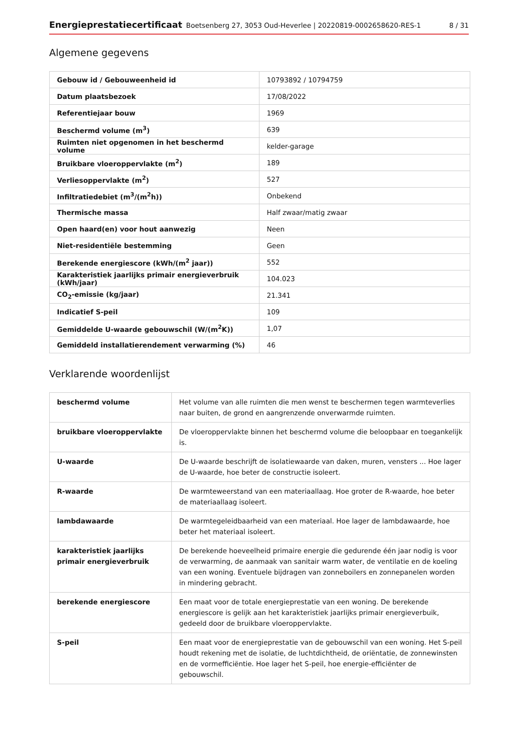Energieprestatiecertificaat Boetsenberg 27, 3053 Oud-Heverlee | 20220819-0002658620-RES-1 8 / 31
Algemene gegevens
| Gebouw id / Gebouweenheid id | 10793892 / 10794759 |
| Datum plaatsbezoek | 17/08/2022 |
| Referentiejaar bouw | 1969 |
| Beschermd volume (m<sup>3</sup>) | 639 |
| Ruimten niet opgenomen in het beschermd volume | kelder-garage |
| Bruikbare vloeroppervlakte (m<sup>2</sup>) | 189 |
| Verliesoppervlakte (m<sup>2</sup>) | 527 |
| Infiltratiedebiet (m<sup>3</sup>/(m<sup>2</sup>h)) | Onbekend |
| Thermische massa | Half zwaar/matig zwaar |
| Open haard(en) voor hout aanwezig | Neen |
| Niet-residentiële bestemming | Geen |
| Berekende energiescore (kWh/(m<sup>2</sup> jaar)) | 552 |
| Karakteristiek jaarlijks primair energieverbruik (kWh/jaar) | 104.023 |
| CO<sub>2</sub>-emissie (kg/jaar) | 21.341 |
| Indicatief S-peil | 109 |
| Gemiddelde U-waarde gebouwschil (W/(m<sup>2</sup>K)) | 1,07 |
| Gemiddeld installatierendement verwarming (%) | 46 |
Verklarende woordenlijst
| beschermd volume | Het volume van alle ruimten die men wenst te beschermen tegen warmteverlies naar buiten, de grond en aangrenzende onverwarmde ruimten. |
| bruikbare vloeroppervlakte | De vloeroppervlakte binnen het beschermd volume die beloopbaar en toegankelijk is. |
| U-waarde | De U-waarde beschrijft de isolatiewaarde van daken, muren, vensters ... Hoe lager de U-waarde, hoe beter de constructie isoleert. |
| R-waarde | De warmteweerstand van een materiaallaag. Hoe groter de R-waarde, hoe beter de materiaallaag isoleert. |
| lambdawaarde | De warmtegeleidbaarheid van een materiaal. Hoe lager de lambdawaarde, hoe beter het materiaal isoleert. |
| karakteristiek jaarlijks primair energieverbruik | De berekende hoeveelheid primaire energie die gedurende één jaar nodig is voor de verwarming, de aanmaak van sanitair warm water, de ventilatie en de koeling van een woning. Eventuele bijdragen van zonneboilers en zonnepanelen worden in mindering gebracht. |
| berekende energiescore | Een maat voor de totale energieprestatie van een woning. De berekende energiescore is gelijk aan het karakteristiek jaarlijks primair energieverbuik, gedeeld door de bruikbare vloeroppervlakte. |
| S-peil | Een maat voor de energieprestatie van de gebouwschil van een woning. Het S-peil houdt rekening met de isolatie, de luchtdichtheid, de oriëntatie, de zonnewinsten en de vormefficiëntie. Hoe lager het S-peil, hoe energie-efficiënter de gebouwschil. |